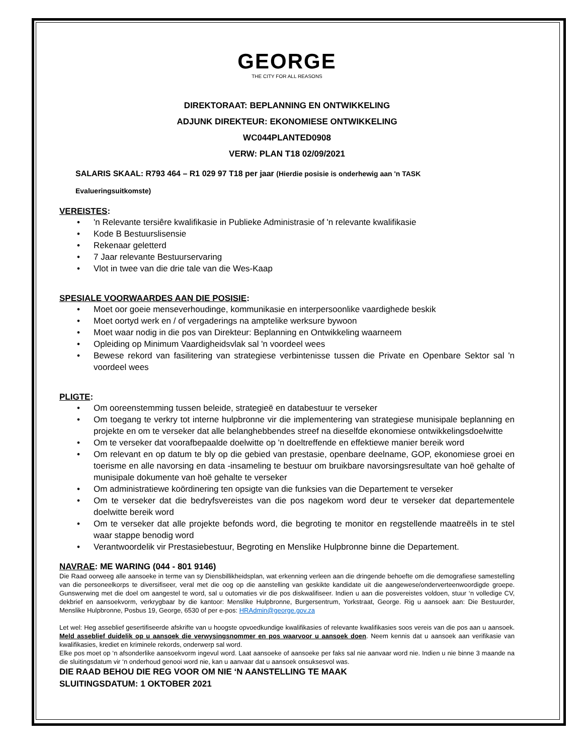GEORGE
THE CITY FOR ALL REASONS
DIREKTORAAT: BEPLANNING EN ONTWIKKELING
ADJUNK DIREKTEUR: EKONOMIESE ONTWIKKELING
WC044PLANTED0908
VERW: PLAN T18 02/09/2021
SALARIS SKAAL: R793 464 – R1 029 97 T18 per jaar (Hierdie posisie is onderhewig aan 'n TASK
Evalueringsuitkomste)
VEREISTES:
• 'n Relevante tersiêre kwalifikasie in Publieke Administrasie of 'n relevante kwalifikasie
• Kode B Bestuurslisensie
• Rekenaar geletterd
• 7 Jaar relevante Bestuurservaring
• Vlot in twee van die drie tale van die Wes-Kaap
SPESIALE VOORWAARDES AAN DIE POSISIE:
• Moet oor goeie menseverhoudinge, kommunikasie en interpersoonlike vaardighede beskik
• Moet oortyd werk en / of vergaderings na amptelike werksure bywoon
• Moet waar nodig in die pos van Direkteur: Beplanning en Ontwikkeling waarneem
• Opleiding op Minimum Vaardigheidsvlak sal 'n voordeel wees
• Bewese rekord van fasilitering van strategiese verbintenisse tussen die Private en Openbare Sektor sal 'n voordeel wees
PLIGTE:
• Om ooreenstemming tussen beleide, strategieë en databestuur te verseker
• Om toegang te verkry tot interne hulpbronne vir die implementering van strategiese munisipale beplanning en projekte en om te verseker dat alle belanghebbendes streef na dieselfde ekonomiese ontwikkelingsdoelwitte
• Om te verseker dat voorafbepaalde doelwitte op 'n doeltreffende en effektiewe manier bereik word
• Om relevant en op datum te bly op die gebied van prestasie, openbare deelname, GOP, ekonomiese groei en toerisme en alle navorsing en data -insameling te bestuur om bruikbare navorsingsresultate van hoë gehalte of munisipale dokumente van hoë gehalte te verseker
• Om administratiewe koördinering ten opsigte van die funksies van die Departement te verseker
• Om te verseker dat die bedryfsvereistes van die pos nagekom word deur te verseker dat departementele doelwitte bereik word
• Om te verseker dat alle projekte befonds word, die begroting te monitor en regstellende maatreëls in te stel waar stappe benodig word
• Verantwoordelik vir Prestasiebestuur, Begroting en Menslike Hulpbronne binne die Departement.
NAVRAE: ME WARING (044 - 801 9146)
Die Raad oorweeg alle aansoeke in terme van sy Diensbillikheidsplan, wat erkenning verleen aan die dringende behoefte om die demografiese samestelling van die personeelkorps te diversifiseer, veral met die oog op die aanstelling van geskikte kandidate uit die aangewese/onderverteenwoordigde groepe. Gunswerwing met die doel om aangestel te word, sal u outomaties vir die pos diskwalifiseer. Indien u aan die posvereistes voldoen, stuur ‘n volledige CV, dekbrief en aansoekvorm, verkrygbaar by die kantoor: Menslike Hulpbronne, Burgersentrum, Yorkstraat, George. Rig u aansoek aan: Die Bestuurder, Menslike Hulpbronne, Posbus 19, George, 6530 of per e-pos: HRAdmin@george.gov.za
Let wel: Heg asseblief gesertifiseerde afskrifte van u hoogste opvoedkundige kwalifikasies of relevante kwalifikasies soos vereis van die pos aan u aansoek. Meld asseblief duidelik op u aansoek die verwysingsnommer en pos waarvoor u aansoek doen. Neem kennis dat u aansoek aan verifikasie van kwalifikasies, krediet en kriminele rekords, onderwerp sal word.
Elke pos moet op ‘n afsonderlike aansoekvorm ingevul word. Laat aansoeke of aansoeke per faks sal nie aanvaar word nie. Indien u nie binne 3 maande na die sluitingsdatum vir ‘n onderhoud genooi word nie, kan u aanvaar dat u aansoek onsuksesvol was.
DIE RAAD BEHOU DIE REG VOOR OM NIE ‘N AANSTELLING TE MAAK
SLUITINGSDATUM: 1 OKTOBER 2021